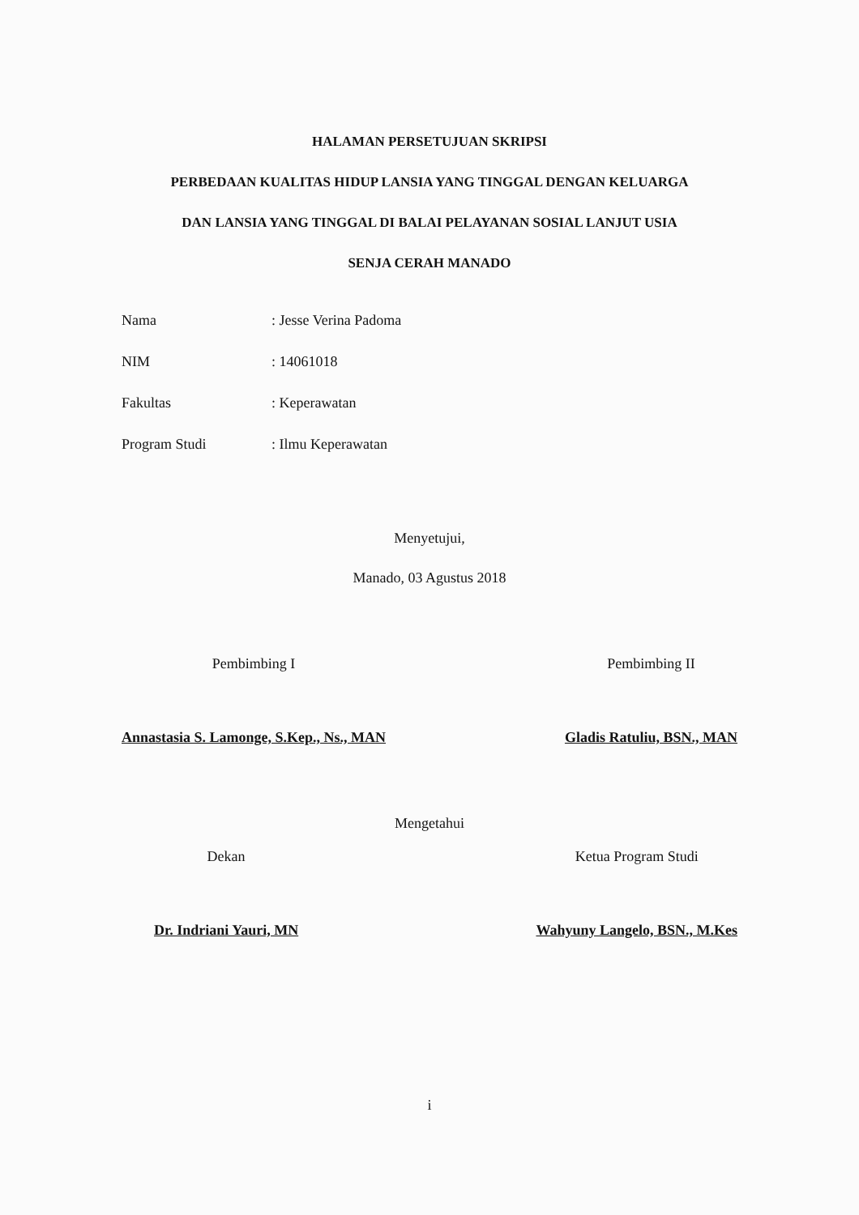HALAMAN PERSETUJUAN SKRIPSI
PERBEDAAN KUALITAS HIDUP LANSIA YANG TINGGAL DENGAN KELUARGA
DAN LANSIA YANG TINGGAL DI BALAI PELAYANAN SOSIAL LANJUT USIA
SENJA CERAH MANADO
Nama: Jesse Verina Padoma
NIM: 14061018
Fakultas: Keperawatan
Program Studi: Ilmu Keperawatan
Menyetujui,
Manado, 03 Agustus 2018
Pembimbing I
Annastasia S. Lamonge, S.Kep., Ns., MAN
Pembimbing II
Gladis Ratuliu, BSN., MAN
Mengetahui
Dekan
Dr. Indriani Yauri, MN
Ketua Program Studi
Wahyuny Langelo, BSN., M.Kes
i